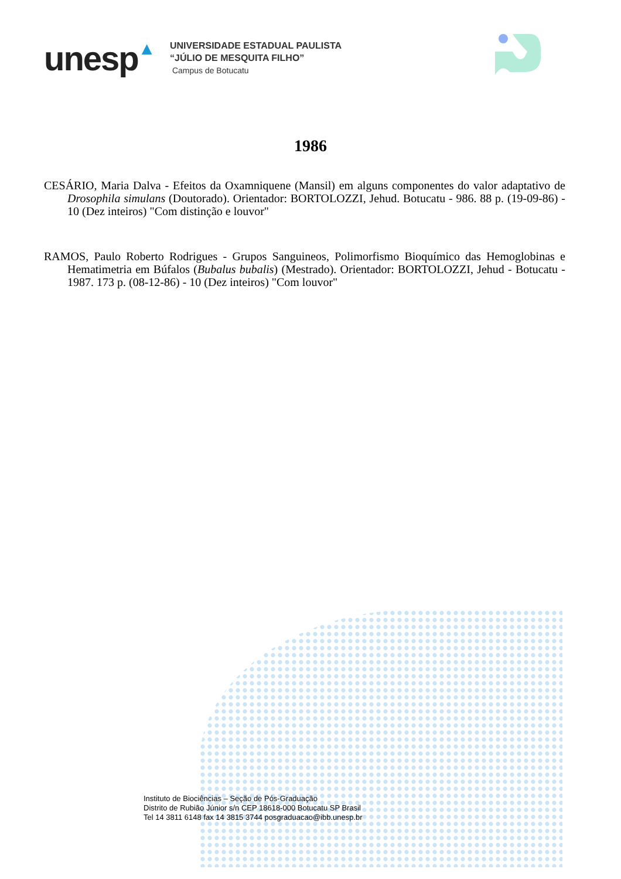unesp▲
UNIVERSIDADE ESTADUAL PAULISTA
“JÚLIO DE MESQUITA FILHO”
Campus de Botucatu
1986
CESÁRIO, Maria Dalva - Efeitos da Oxamniquene (Mansil) em alguns componentes do valor adaptativo de Drosophila simulans (Doutorado). Orientador: BORTOLOZZI, Jehud. Botucatu - 986. 88 p. (19-09-86) - 10 (Dez inteiros) "Com distinção e louvor"
RAMOS, Paulo Roberto Rodrigues - Grupos Sanguineos, Polimorfismo Bioquímico das Hemoglobinas e Hematimetria em Búfalos (Bubalus bubalis) (Mestrado). Orientador: BORTOLOZZI, Jehud - Botucatu - 1987. 173 p. (08-12-86) - 10 (Dez inteiros) "Com louvor"
Instituto de Biociências – Seção de Pós-Graduação
Distrito de Rubião Júnior s/n CEP 18618-000 Botucatu SP Brasil
Tel 14 3811 6148 fax 14 3815 3744 posgraduacao@ibb.unesp.br